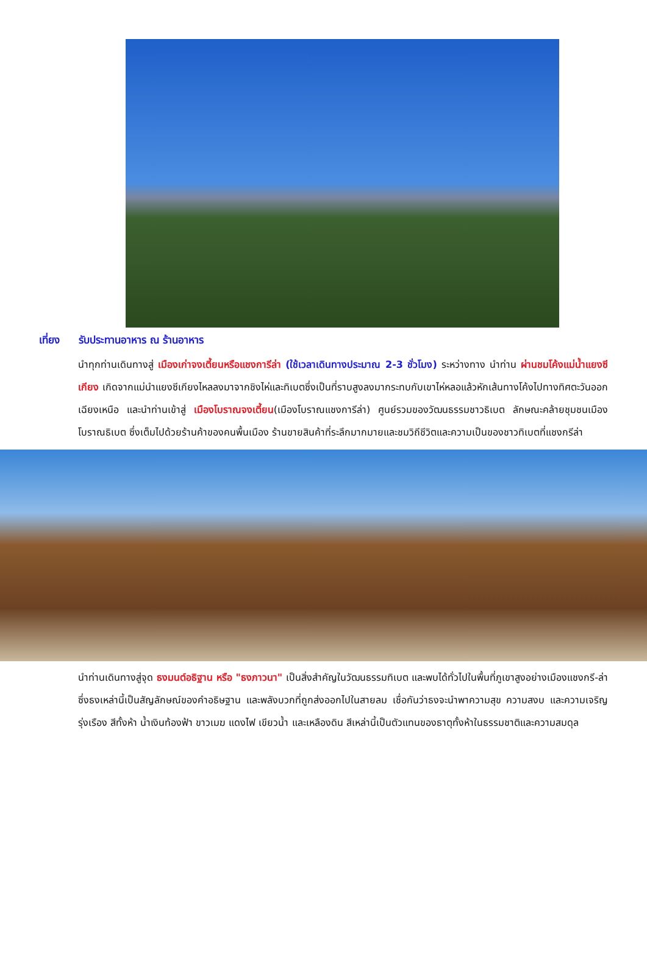เที่ยง รับประทานอาหาร ณ ร้านอาหาร
นำทุกท่านเดินทางสู่ เมืองเก่าจงเตี้ยนหรือแชงการีล่า (ใช้เวลาเดินทางประมาณ 2-3 ชั่วโมง) ระหว่างทาง นำท่าน ผ่านชมโค้งแม่น้ำแยงซีเกียง เกิดจากแม่นำแยงซีเกียงไหลลงมาจากชิงไห่และทิเบตซึ่งเป็นที่ราบสูงลงมากระทบกับเขาไห่หลอแล้วหักเส้นทางโค้งไปทางทิศตะวันออกเฉียงเหนือ และนำท่านเข้าสู่ เมืองโบราณจงเตี้ยน(เมืองโบราณแชงการีล่า) ศูนย์รวมของวัฒนธรรมชาวธิเบต ลักษณะคล้ายชุมชนเมืองโบราณธิเบต ซึ่งเต็มไปด้วยร้านค้าของคนพื้นเมือง ร้านขายสินค้าที่ระลึกมากมายและชมวิถีชีวิตและความเป็นของชาวทิเบตที่แชงกรีล่า
นำท่านเดินทางสู่จุด ธงมนต์อธิฐาน หรือ "ธงภาวนา" เป็นสิ่งสำคัญในวัฒนธรรมทิเบต และพบได้ทั่วไปในพื้นที่ภูเขาสูงอย่างเมืองแชงกรี-ล่า ซึ่งธงเหล่านี้เป็นสัญลักษณ์ของคำอธิษฐาน และพลังบวกที่ถูกส่งออกไปในสายลม เชื่อกันว่าธงจะนำพาความสุข ความสงบ และความเจริญรุ่งเรือง สีทั้งห้า น้ำเงินท้องฟ้า ขาวเมฆ แดงไฟ เขียวน้ำ และเหลืองดิน สีเหล่านี้เป็นตัวแทนของธาตุทั้งห้าในธรรมชาติและความสมดุล